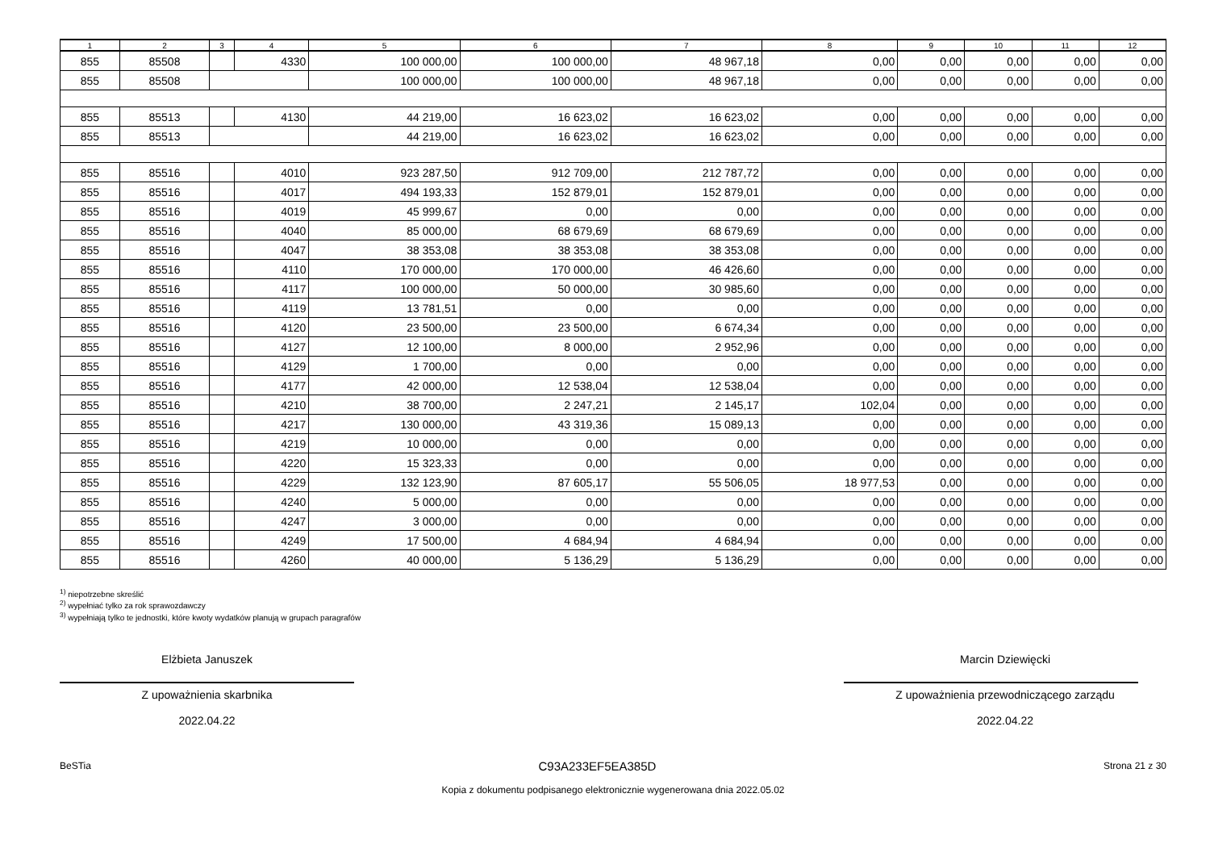| 1 | 2 | 3 | 4 | 5 | 6 | 7 | 8 | 9 | 10 | 11 | 12 |
| --- | --- | --- | --- | --- | --- | --- | --- | --- | --- | --- | --- |
| 855 | 85508 | | 4330 | 100 000,00 | 100 000,00 | 48 967,18 | 0,00 | 0,00 | 0,00 | 0,00 | 0,00 |
| 855 | 85508 | | | 100 000,00 | 100 000,00 | 48 967,18 | 0,00 | 0,00 | 0,00 | 0,00 | 0,00 |
| 855 | 85513 | | 4130 | 44 219,00 | 16 623,02 | 16 623,02 | 0,00 | 0,00 | 0,00 | 0,00 | 0,00 |
| 855 | 85513 | | | 44 219,00 | 16 623,02 | 16 623,02 | 0,00 | 0,00 | 0,00 | 0,00 | 0,00 |
| 855 | 85516 | | 4010 | 923 287,50 | 912 709,00 | 212 787,72 | 0,00 | 0,00 | 0,00 | 0,00 | 0,00 |
| 855 | 85516 | | 4017 | 494 193,33 | 152 879,01 | 152 879,01 | 0,00 | 0,00 | 0,00 | 0,00 | 0,00 |
| 855 | 85516 | | 4019 | 45 999,67 | 0,00 | 0,00 | 0,00 | 0,00 | 0,00 | 0,00 | 0,00 |
| 855 | 85516 | | 4040 | 85 000,00 | 68 679,69 | 68 679,69 | 0,00 | 0,00 | 0,00 | 0,00 | 0,00 |
| 855 | 85516 | | 4047 | 38 353,08 | 38 353,08 | 38 353,08 | 0,00 | 0,00 | 0,00 | 0,00 | 0,00 |
| 855 | 85516 | | 4110 | 170 000,00 | 170 000,00 | 46 426,60 | 0,00 | 0,00 | 0,00 | 0,00 | 0,00 |
| 855 | 85516 | | 4117 | 100 000,00 | 50 000,00 | 30 985,60 | 0,00 | 0,00 | 0,00 | 0,00 | 0,00 |
| 855 | 85516 | | 4119 | 13 781,51 | 0,00 | 0,00 | 0,00 | 0,00 | 0,00 | 0,00 | 0,00 |
| 855 | 85516 | | 4120 | 23 500,00 | 23 500,00 | 6 674,34 | 0,00 | 0,00 | 0,00 | 0,00 | 0,00 |
| 855 | 85516 | | 4127 | 12 100,00 | 8 000,00 | 2 952,96 | 0,00 | 0,00 | 0,00 | 0,00 | 0,00 |
| 855 | 85516 | | 4129 | 1 700,00 | 0,00 | 0,00 | 0,00 | 0,00 | 0,00 | 0,00 | 0,00 |
| 855 | 85516 | | 4177 | 42 000,00 | 12 538,04 | 12 538,04 | 0,00 | 0,00 | 0,00 | 0,00 | 0,00 |
| 855 | 85516 | | 4210 | 38 700,00 | 2 247,21 | 2 145,17 | 102,04 | 0,00 | 0,00 | 0,00 | 0,00 |
| 855 | 85516 | | 4217 | 130 000,00 | 43 319,36 | 15 089,13 | 0,00 | 0,00 | 0,00 | 0,00 | 0,00 |
| 855 | 85516 | | 4219 | 10 000,00 | 0,00 | 0,00 | 0,00 | 0,00 | 0,00 | 0,00 | 0,00 |
| 855 | 85516 | | 4220 | 15 323,33 | 0,00 | 0,00 | 0,00 | 0,00 | 0,00 | 0,00 | 0,00 |
| 855 | 85516 | | 4229 | 132 123,90 | 87 605,17 | 55 506,05 | 18 977,53 | 0,00 | 0,00 | 0,00 | 0,00 |
| 855 | 85516 | | 4240 | 5 000,00 | 0,00 | 0,00 | 0,00 | 0,00 | 0,00 | 0,00 | 0,00 |
| 855 | 85516 | | 4247 | 3 000,00 | 0,00 | 0,00 | 0,00 | 0,00 | 0,00 | 0,00 | 0,00 |
| 855 | 85516 | | 4249 | 17 500,00 | 4 684,94 | 4 684,94 | 0,00 | 0,00 | 0,00 | 0,00 | 0,00 |
| 855 | 85516 | | 4260 | 40 000,00 | 5 136,29 | 5 136,29 | 0,00 | 0,00 | 0,00 | 0,00 | 0,00 |
<sup>1)</sup> niepotrzebne skreślić
<sup>2)</sup> wypełniać tylko za rok sprawozdawczy
<sup>3)</sup> wypełniają tylko te jednostki, które kwoty wydatków planują w grupach paragrafów
Elżbieta Januszek
Z upoważnienia skarbnika
2022.04.22
Marcin Dziewięcki
Z upoważnienia przewodniczącego zarządu
2022.04.22
BeSTia C93A233EF5EA385D Strona 21 z 30
Kopia z dokumentu podpisanego elektronicznie wygenerowana dnia 2022.05.02